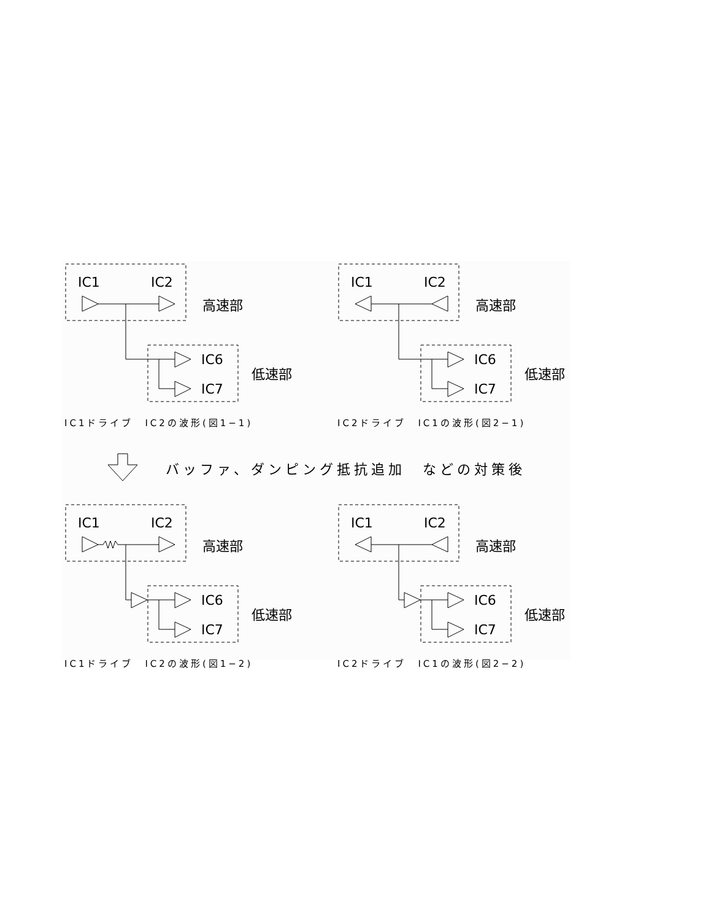IC1
IC2
IC6
IC7
高速部
低速部
IC1ドライブ　IC2の波形(図1−1)
IC1
IC2
IC6
IC7
高速部
低速部
IC2ドライブ　IC1の波形(図2−1)
バッファ、ダンピング抵抗追加　などの対策後
IC1
IC2
IC6
IC7
高速部
低速部
IC1ドライブ　IC2の波形(図1−2)
IC1
IC2
IC6
IC7
高速部
低速部
IC2ドライブ　IC1の波形(図2−2)